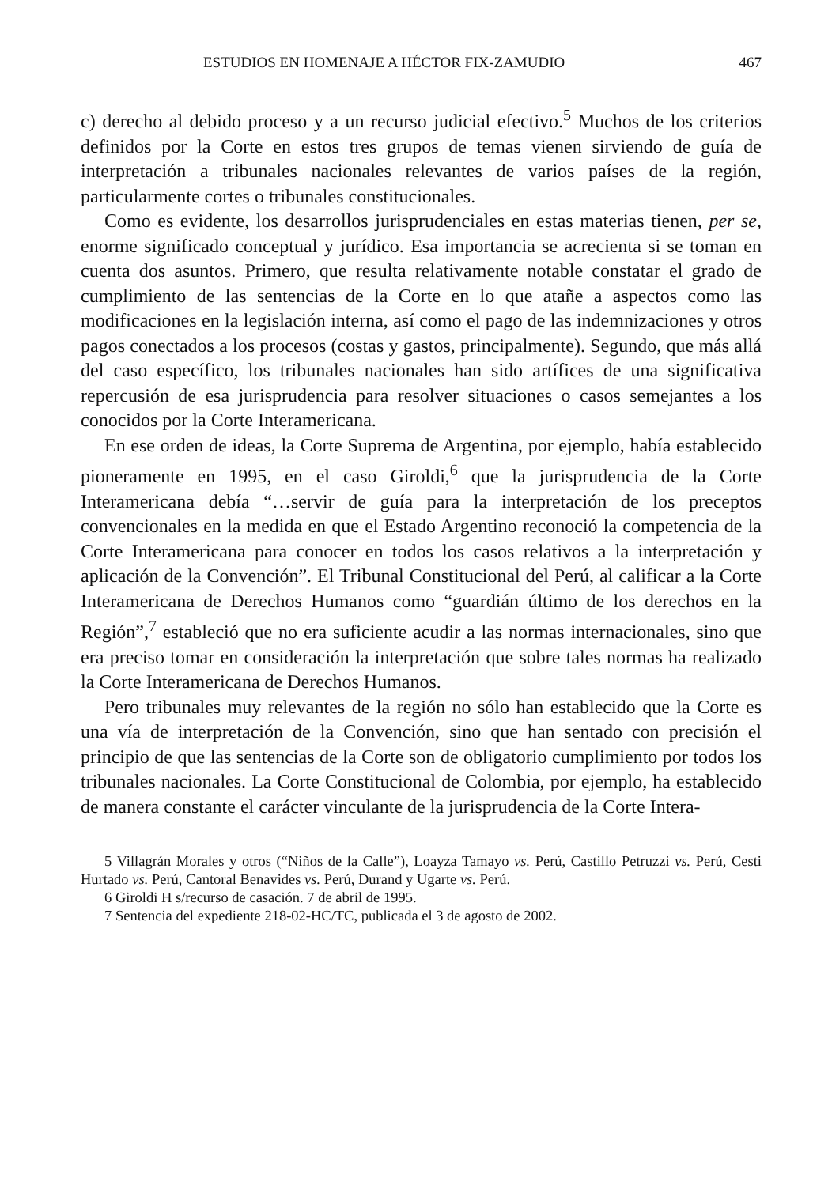ESTUDIOS EN HOMENAJE A HÉCTOR FIX-ZAMUDIO 467
c) derecho al debido proceso y a un recurso judicial efectivo.<sup>5</sup> Muchos de los criterios definidos por la Corte en estos tres grupos de temas vienen sirviendo de guía de interpretación a tribunales nacionales relevantes de varios países de la región, particularmente cortes o tribunales constitucionales.
Como es evidente, los desarrollos jurisprudenciales en estas materias tienen, per se, enorme significado conceptual y jurídico. Esa importancia se acrecienta si se toman en cuenta dos asuntos. Primero, que resulta relativamente notable constatar el grado de cumplimiento de las sentencias de la Corte en lo que atañe a aspectos como las modificaciones en la legislación interna, así como el pago de las indemnizaciones y otros pagos conectados a los procesos (costas y gastos, principalmente). Segundo, que más allá del caso específico, los tribunales nacionales han sido artífices de una significativa repercusión de esa jurisprudencia para resolver situaciones o casos semejantes a los conocidos por la Corte Interamericana.
En ese orden de ideas, la Corte Suprema de Argentina, por ejemplo, había establecido pioneramente en 1995, en el caso Giroldi,<sup>6</sup> que la jurisprudencia de la Corte Interamericana debía “…servir de guía para la interpretación de los preceptos convencionales en la medida en que el Estado Argentino reconoció la competencia de la Corte Interamericana para conocer en todos los casos relativos a la interpretación y aplicación de la Convención”. El Tribunal Constitucional del Perú, al calificar a la Corte Interamericana de Derechos Humanos como “guardián último de los derechos en la Región”,<sup>7</sup> estableció que no era suficiente acudir a las normas internacionales, sino que era preciso tomar en consideración la interpretación que sobre tales normas ha realizado la Corte Interamericana de Derechos Humanos.
Pero tribunales muy relevantes de la región no sólo han establecido que la Corte es una vía de interpretación de la Convención, sino que han sentado con precisión el principio de que las sentencias de la Corte son de obligatorio cumplimiento por todos los tribunales nacionales. La Corte Constitucional de Colombia, por ejemplo, ha establecido de manera constante el carácter vinculante de la jurisprudencia de la Corte Intera-
5 Villagrán Morales y otros (“Niños de la Calle”), Loayza Tamayo vs. Perú, Castillo Petruzzi vs. Perú, Cesti Hurtado vs. Perú, Cantoral Benavides vs. Perú, Durand y Ugarte vs. Perú.
6 Giroldi H s/recurso de casación. 7 de abril de 1995.
7 Sentencia del expediente 218-02-HC/TC, publicada el 3 de agosto de 2002.